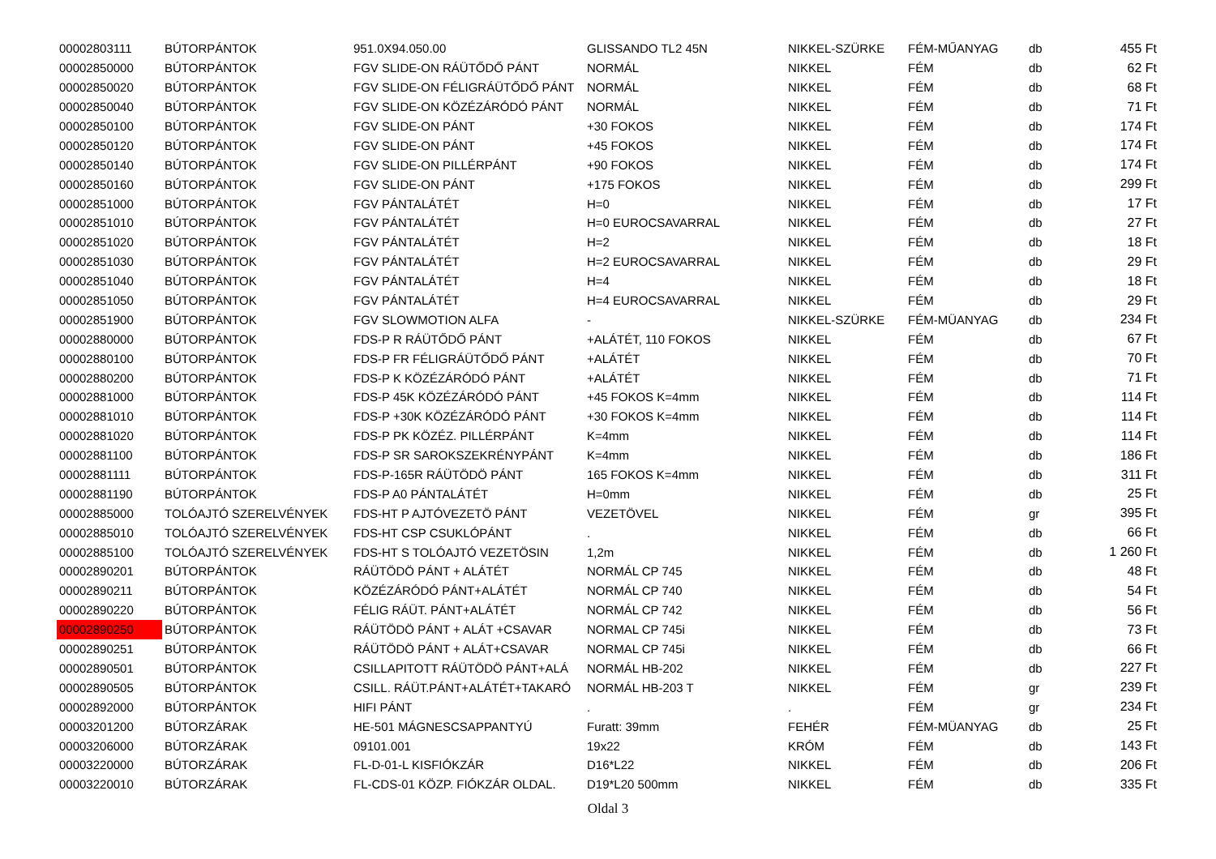| 00002803111 | BÚTORPÁNTOK | 951.0X94.050.00 | GLISSANDO TL2 45N | NIKKEL-SZÜRKE | FÉM-MŰANYAG | db | 455 Ft |
| 00002850000 | BÚTORPÁNTOK | FGV SLIDE-ON RÁÜTŐDŐ PÁNT | NORMÁL | NIKKEL | FÉM | db | 62 Ft |
| 00002850020 | BÚTORPÁNTOK | FGV SLIDE-ON FÉLIGRÁÜTŐDŐ PÁNT | NORMÁL | NIKKEL | FÉM | db | 68 Ft |
| 00002850040 | BÚTORPÁNTOK | FGV SLIDE-ON KÖZÉZÁRÓDÓ PÁNT | NORMÁL | NIKKEL | FÉM | db | 71 Ft |
| 00002850100 | BÚTORPÁNTOK | FGV SLIDE-ON PÁNT | +30 FOKOS | NIKKEL | FÉM | db | 174 Ft |
| 00002850120 | BÚTORPÁNTOK | FGV SLIDE-ON PÁNT | +45 FOKOS | NIKKEL | FÉM | db | 174 Ft |
| 00002850140 | BÚTORPÁNTOK | FGV SLIDE-ON PILLÉRPÁNT | +90 FOKOS | NIKKEL | FÉM | db | 174 Ft |
| 00002850160 | BÚTORPÁNTOK | FGV SLIDE-ON PÁNT | +175 FOKOS | NIKKEL | FÉM | db | 299 Ft |
| 00002851000 | BÚTORPÁNTOK | FGV PÁNTALÁTÉT | H=0 | NIKKEL | FÉM | db | 17 Ft |
| 00002851010 | BÚTORPÁNTOK | FGV PÁNTALÁTÉT | H=0 EUROCSAVARRAL | NIKKEL | FÉM | db | 27 Ft |
| 00002851020 | BÚTORPÁNTOK | FGV PÁNTALÁTÉT | H=2 | NIKKEL | FÉM | db | 18 Ft |
| 00002851030 | BÚTORPÁNTOK | FGV PÁNTALÁTÉT | H=2 EUROCSAVARRAL | NIKKEL | FÉM | db | 29 Ft |
| 00002851040 | BÚTORPÁNTOK | FGV PÁNTALÁTÉT | H=4 | NIKKEL | FÉM | db | 18 Ft |
| 00002851050 | BÚTORPÁNTOK | FGV PÁNTALÁTÉT | H=4 EUROCSAVARRAL | NIKKEL | FÉM | db | 29 Ft |
| 00002851900 | BÚTORPÁNTOK | FGV SLOWMOTION ALFA | - | NIKKEL-SZÜRKE | FÉM-MÜANYAG | db | 234 Ft |
| 00002880000 | BÚTORPÁNTOK | FDS-P R RÁÜTŐDŐ PÁNT | +ALÁTÉT, 110 FOKOS | NIKKEL | FÉM | db | 67 Ft |
| 00002880100 | BÚTORPÁNTOK | FDS-P FR FÉLIGRÁÜTŐDŐ PÁNT | +ALÁTÉT | NIKKEL | FÉM | db | 70 Ft |
| 00002880200 | BÚTORPÁNTOK | FDS-P K KÖZÉZÁRÓDÓ PÁNT | +ALÁTÉT | NIKKEL | FÉM | db | 71 Ft |
| 00002881000 | BÚTORPÁNTOK | FDS-P 45K KÖZÉZÁRÓDÓ PÁNT | +45 FOKOS K=4mm | NIKKEL | FÉM | db | 114 Ft |
| 00002881010 | BÚTORPÁNTOK | FDS-P +30K KÖZÉZÁRÓDÓ PÁNT | +30 FOKOS K=4mm | NIKKEL | FÉM | db | 114 Ft |
| 00002881020 | BÚTORPÁNTOK | FDS-P PK KÖZÉZ. PILLÉRPÁNT | K=4mm | NIKKEL | FÉM | db | 114 Ft |
| 00002881100 | BÚTORPÁNTOK | FDS-P SR SAROKSZEKRÉNYPÁNT | K=4mm | NIKKEL | FÉM | db | 186 Ft |
| 00002881111 | BÚTORPÁNTOK | FDS-P-165R RÁÜTÖDÖ PÁNT | 165 FOKOS K=4mm | NIKKEL | FÉM | db | 311 Ft |
| 00002881190 | BÚTORPÁNTOK | FDS-P A0 PÁNTALÁTÉT | H=0mm | NIKKEL | FÉM | db | 25 Ft |
| 00002885000 | TOLÓAJTÓ SZERELVÉNYEK | FDS-HT P AJTÓVEZETÖ PÁNT | VEZETÖVEL | NIKKEL | FÉM | gr | 395 Ft |
| 00002885010 | TOLÓAJTÓ SZERELVÉNYEK | FDS-HT CSP CSUKLÓPÁNT | . | NIKKEL | FÉM | db | 66 Ft |
| 00002885100 | TOLÓAJTÓ SZERELVÉNYEK | FDS-HT S TOLÓAJTÓ VEZETÖSIN | 1,2m | NIKKEL | FÉM | db | 1 260 Ft |
| 00002890201 | BÚTORPÁNTOK | RÁÜTÖDÖ PÁNT + ALÁTÉT | NORMÁL CP 745 | NIKKEL | FÉM | db | 48 Ft |
| 00002890211 | BÚTORPÁNTOK | KÖZÉZÁRÓDÓ PÁNT+ALÁTÉT | NORMÁL CP 740 | NIKKEL | FÉM | db | 54 Ft |
| 00002890220 | BÚTORPÁNTOK | FÉLIG RÁÜT. PÁNT+ALÁTÉT | NORMÁL CP 742 | NIKKEL | FÉM | db | 56 Ft |
| 00002890250 | BÚTORPÁNTOK | RÁÜTÖDÖ PÁNT + ALÁT +CSAVAR | NORMAL CP 745i | NIKKEL | FÉM | db | 73 Ft |
| 00002890251 | BÚTORPÁNTOK | RÁÜTÖDÖ PÁNT + ALÁT+CSAVAR | NORMAL CP 745i | NIKKEL | FÉM | db | 66 Ft |
| 00002890501 | BÚTORPÁNTOK | CSILLAPITOTT RÁÜTÖDÖ PÁNT+ALÁ | NORMÁL HB-202 | NIKKEL | FÉM | db | 227 Ft |
| 00002890505 | BÚTORPÁNTOK | CSILL. RÁÜT.PÁNT+ALÁTÉT+TAKARÓ | NORMÁL HB-203 T | NIKKEL | FÉM | gr | 239 Ft |
| 00002892000 | BÚTORPÁNTOK | HIFI PÁNT | . | . | FÉM | gr | 234 Ft |
| 00003201200 | BÚTORZÁRAK | HE-501 MÁGNESCSAPPANTYÚ | Furatt: 39mm | FEHÉR | FÉM-MÜANYAG | db | 25 Ft |
| 00003206000 | BÚTORZÁRAK | 09101.001 | 19x22 | KRÓM | FÉM | db | 143 Ft |
| 00003220000 | BÚTORZÁRAK | FL-D-01-L KISFIÓKZÁR | D16*L22 | NIKKEL | FÉM | db | 206 Ft |
| 00003220010 | BÚTORZÁRAK | FL-CDS-01 KÖZP. FIÓKZÁR OLDAL. | D19*L20 500mm | NIKKEL | FÉM | db | 335 Ft |
Oldal 3